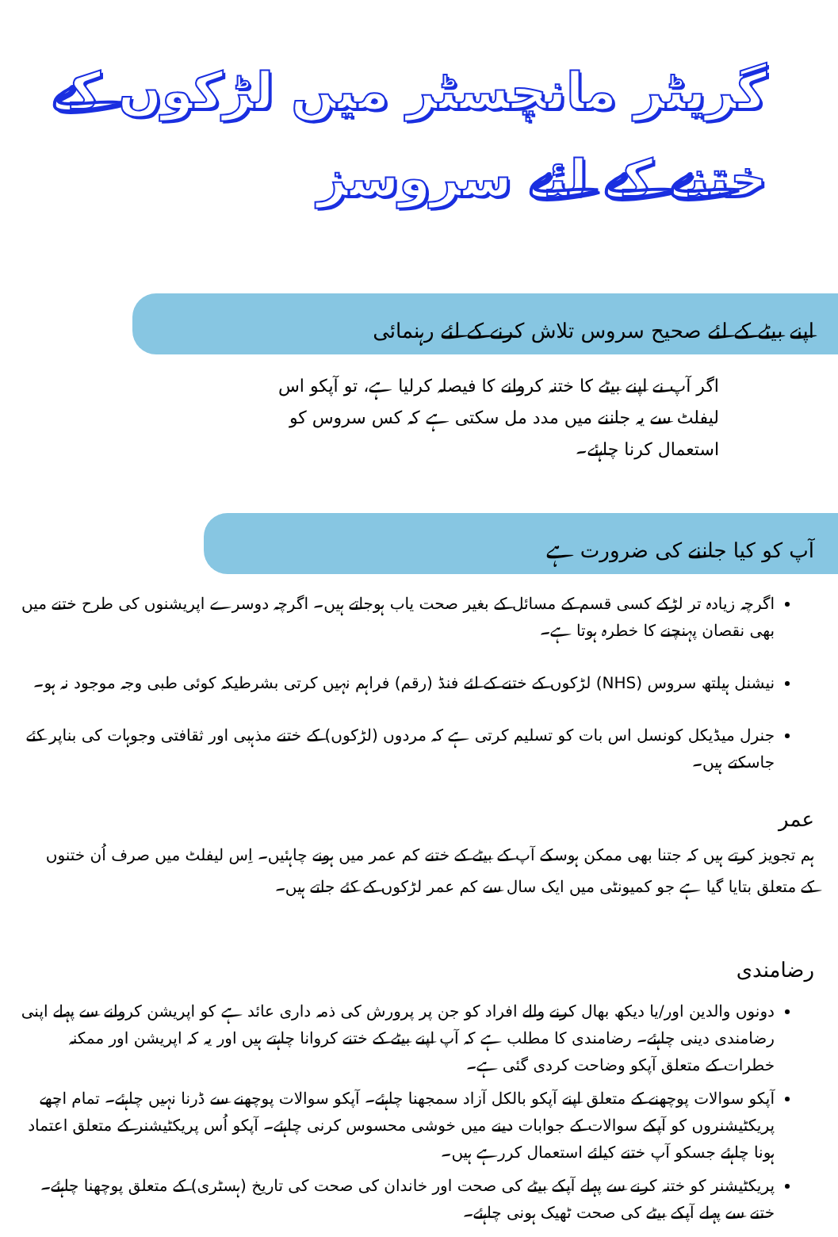گریٹر مانچسٹر میں لڑکوں کے
ختنے کے لئے سروسز
اپنے بیٹے کے لئے صحیح سروس تلاش کرنے کے لئے رہنمائی
اگر آپ نے اپنے بیٹے کا ختنہ کروانے کا فیصلہ کرلیا ہے، تو آپکو اس لیفلٹ سے یہ جاننے میں مدد مل سکتی ہے کہ کس سروس کو استعمال کرنا چاہئے۔
آپ کو کیا جاننے کی ضرورت ہے
اگرچہ زیادہ تر لڑکے کسی قسم کے مسائل کے بغیر صحت یاب ہوجاتے ہیں۔ اگرچہ دوسرے اپریشنوں کی طرح ختنے میں بھی نقصان پہنچنے کا خطرہ ہوتا ہے۔
نیشنل ہیلتھ سروس (NHS) لڑکوں کے ختنے کے لئے فنڈ (رقم) فراہم نہیں کرتی بشرطیکہ کوئی طبی وجہ موجود نہ ہو۔
جنرل میڈیکل کونسل اس بات کو تسلیم کرتی ہے کہ مردوں (لڑکوں) کے ختنے مذہبی اور ثقافتی وجوہات کی بناپر کئے جاسکتے ہیں۔
عمر
ہم تجویز کرتے ہیں کہ جتنا بھی ممکن ہوسکے آپ کے بیٹے کے ختنے کم عمر میں ہونے چاہئیں۔ اِس لیفلٹ میں صرف اُن ختنوں کے متعلق بتایا گیا ہے جو کمیونٹی میں ایک سال سے کم عمر لڑکوں کے کئے جاتے ہیں۔
رضامندی
دونوں والدین اور/یا دیکھ بھال کرنے والے افراد کو جن پر پرورش کی ذمہ داری عائد ہے کو اپریشن کروانے سے پہلے اپنی رضامندی دینی چاہئے۔ رضامندی کا مطلب ہے کہ آپ اپنے بیٹے کے ختنے کروانا چاہتے ہیں اور یہ کہ اپریشن اور ممکنہ خطرات کے متعلق آپکو وضاحت کردی گئی ہے۔
آپکو سوالات پوچھنے کے متعلق اپنے آپکو بالکل آزاد سمجھنا چاہئے۔ آپکو سوالات پوچھنے سے ڈرنا نہیں چاہئے۔ تمام اچھے پریکٹیشنروں کو آپکے سوالات کے جوابات دینے میں خوشی محسوس کرنی چاہئے۔ آپکو اُس پریکٹیشنر کے متعلق اعتماد ہونا چاہئے جسکو آپ ختنے کیلئے استعمال کررہے ہیں۔
پریکٹیشنر کو ختنہ کرنے سے پہلے آپکے بیٹے کی صحت اور خاندان کی صحت کی تاریخ (ہسٹری) کے متعلق پوچھنا چاہئے۔ ختنے سے پہلے آپکے بیٹے کی صحت ٹھیک ہونی چاہئے۔